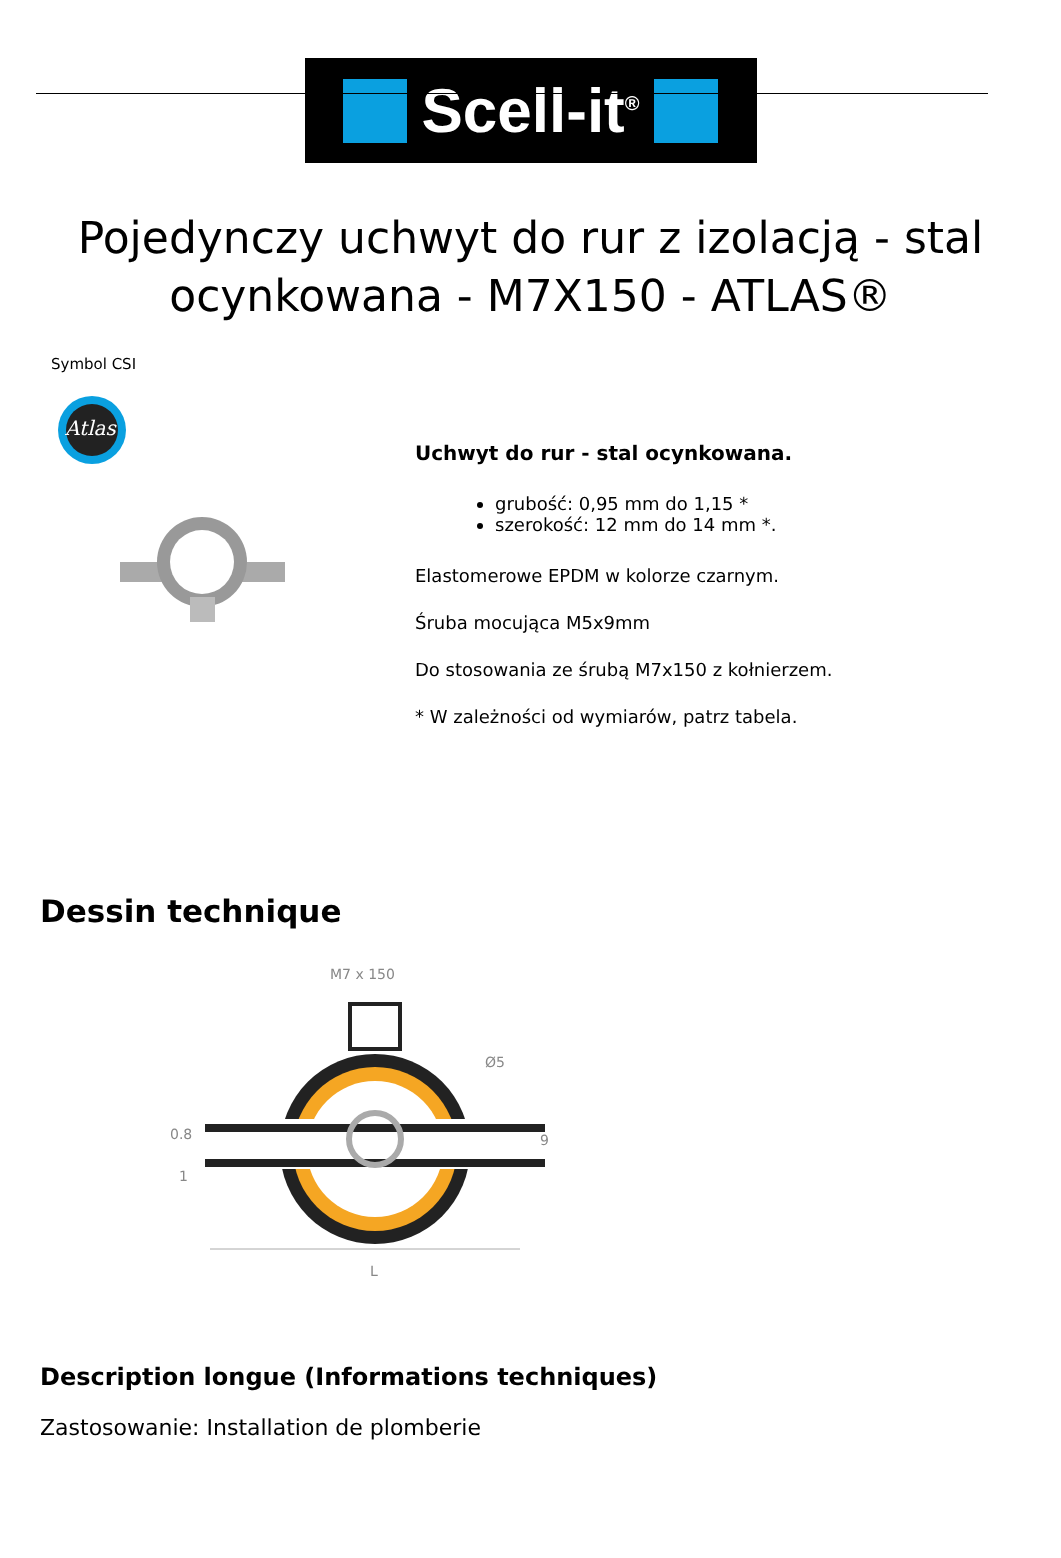Scell-it<sup>®</sup>
Pojedynczy uchwyt do rur z izolacją - stal ocynkowana - M7X150 - ATLAS®
Symbol CSI
Atlas
Uchwyt do rur - stal ocynkowana.
grubość: 0,95 mm do 1,15 *
szerokość: 12 mm do 14 mm *.
Elastomerowe EPDM w kolorze czarnym.
Śruba mocująca M5x9mm
Do stosowania ze śrubą M7x150 z kołnierzem.
* W zależności od wymiarów, patrz tabela.
Dessin technique
M7 x 150
0.8
1
Ø5
9
L
Description longue (Informations techniques)
Zastosowanie: Installation de plomberie